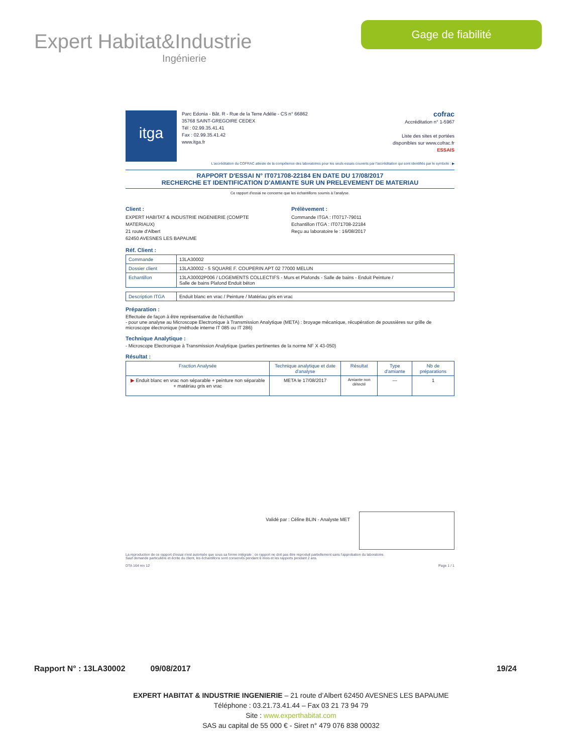Expert Habitat&Industrie
Ingénierie
Gage de fiabilité
itga
Parc Edonia - Bât. R - Rue de la Terre Adélie - CS n° 66862
35768 SAINT-GREGOIRE CEDEX
Tél : 02.99.35.41.41
Fax : 02.99.35.41.42
www.itga.fr
cofrac
Accréditation n° 1-5967
Liste des sites et portées
disponibles sur www.cofrac.fr
ESSAIS
L'accréditation du COFRAC atteste de la compétence des laboratoires pour les seuls essais couverts par l'accréditation qui sont identifiés par le symbole : ▶
RAPPORT D'ESSAI N° IT071708-22184 EN DATE DU 17/08/2017
RECHERCHE ET IDENTIFICATION D'AMIANTE SUR UN PRELEVEMENT DE MATERIAU
Ce rapport d'essai ne concerne que les échantillons soumis à l'analyse.
Client :
EXPERT HABITAT & INDUSTRIE INGENIERIE (COMPTE MATERIAUX)
21 route d'Albert
62450 AVESNES LES BAPAUME
Prélèvement :
Commande ITGA : IT0717-79011
Echantillon ITGA : IT071708-22184
Reçu au laboratoire le : 16/08/2017
Réf. Client :
| Commande | 13LA30002 |
| Dossier client | 13LA30002 - 5 SQUARE F. COUPERIN APT 02 77000 MELUN |
| Echantillon | 13LA30002P006 / LOGEMENTS COLLECTIFS - Murs et Plafonds - Salle de bains - Enduit Peinture / Salle de bains Plafond Enduit béton |
| Description ITGA | Enduit blanc en vrac / Peinture / Matériau gris en vrac |
Préparation :
Effectuée de façon à être représentative de l'échantillon
- pour une analyse au Microscope Electronique à Transmission Analytique (META) : broyage mécanique, récupération de poussières sur grille de microscope électronique (méthode interne IT 085 ou IT 286)
Technique Analytique :
- Microscope Electronique à Transmission Analytique (parties pertinentes de la norme NF X 43-050)
Résultat :
| Fraction Analysée | Technique analytique et date d'analyse | Résultat | Type d'amiante | Nb de préparations |
| --- | --- | --- | --- | --- |
| ▶ Enduit blanc en vrac non séparable + peinture non séparable + matériau gris en vrac | META le 17/08/2017 | Amiante non détecté | --- | 1 |
Validé par : Céline BLIN - Analyste MET
La reproduction de ce rapport d'essai n'est autorisée que sous sa forme intégrale ; ce rapport ne doit pas être reproduit partiellement sans l'approbation du laboratoire.
Sauf demande particulière et écrite du client, les échantillons sont conservés pendant 6 mois et les rapports pendant 2 ans.
DTA 164 rev 12 Page 1 / 1
Rapport N° : 13LA30002 09/08/2017 19/24
EXPERT HABITAT & INDUSTRIE INGENIERIE – 21 route d’Albert 62450 AVESNES LES BAPAUME
Téléphone : 03.21.73.41.44 – Fax 03 21 73 94 79
Site : www.experthabitat.com
SAS au capital de 55 000 € - Siret n° 479 076 838 00032